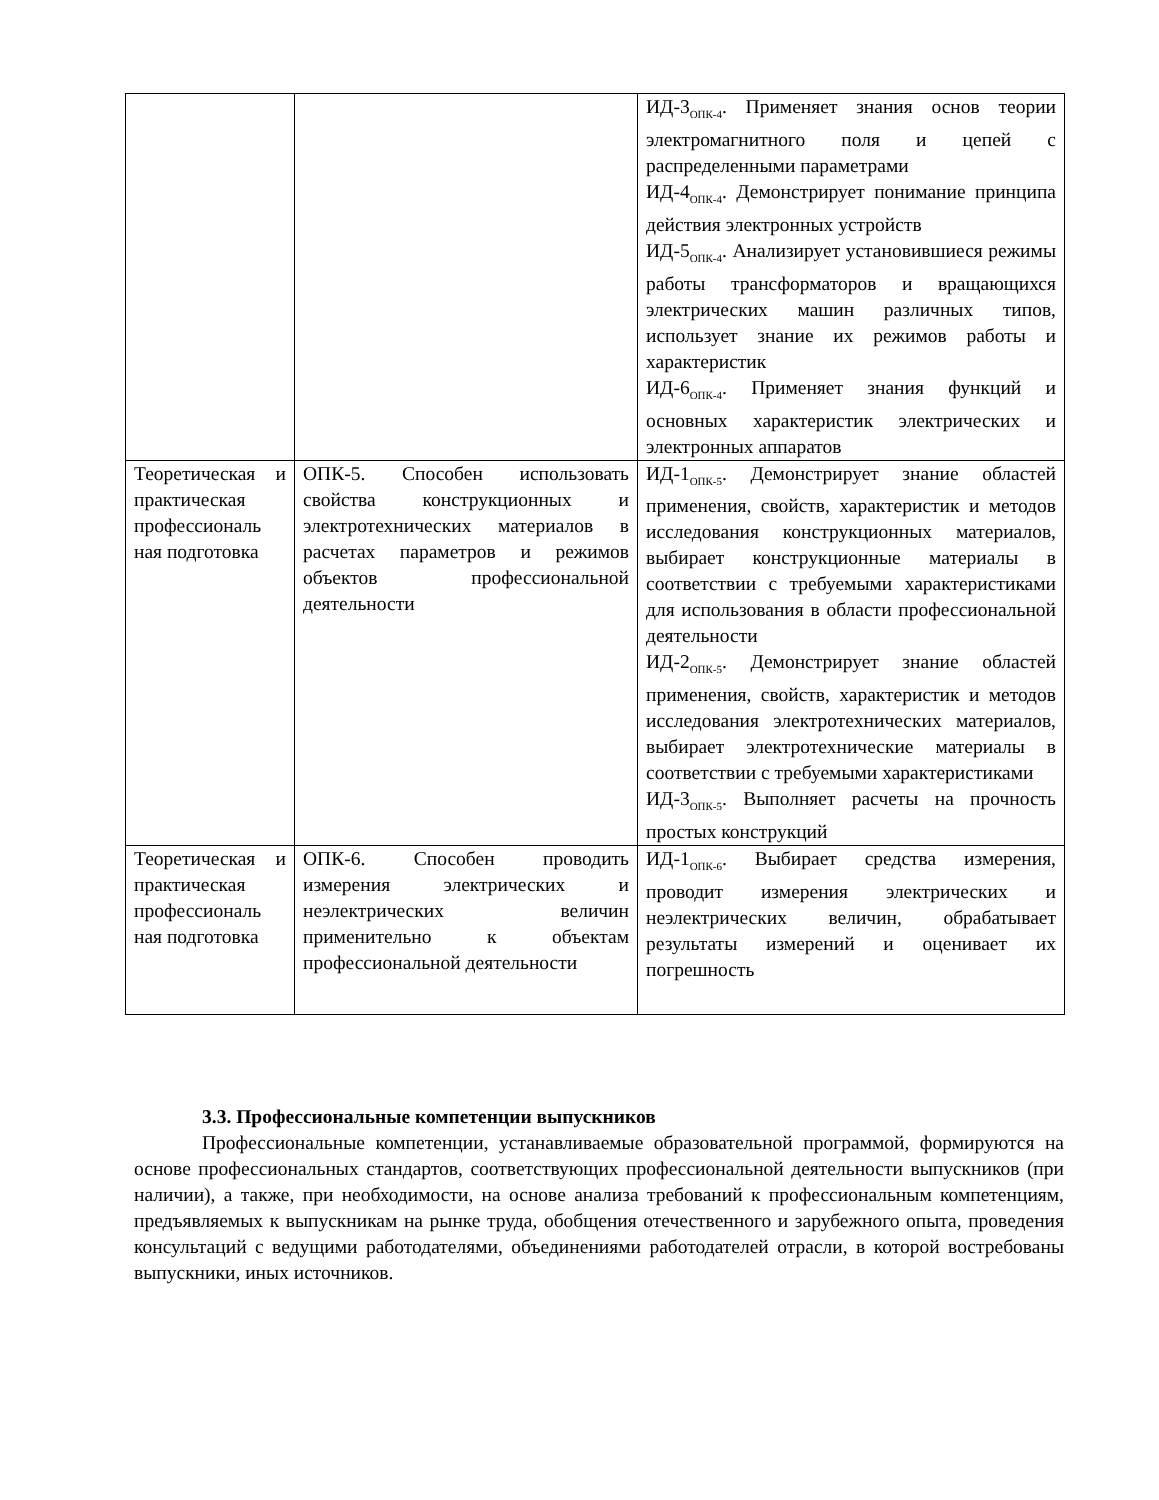| | | ИД-3<sub>ОПК-4</sub>. Применяет знания основ теории электромагнитного поля и цепей с распределенными параметрами ИД-4<sub>ОПК-4</sub>. Демонстрирует понимание принципа действия электронных устройств ИД-5<sub>ОПК-4</sub>. Анализирует установившиеся режимы работы трансформаторов и вращающихся электрических машин различных типов, использует знание их режимов работы и характеристик ИД-6<sub>ОПК-4</sub>. Применяет знания функций и основных характеристик электрических и электронных аппаратов |
| Теоретическая и практическая профессиональ ная подготовка | ОПК-5. Способен использовать свойства конструкционных и электротехнических материалов в расчетах параметров и режимов объектов профессиональной деятельности | ИД-1<sub>ОПК-5</sub>. Демонстрирует знание областей применения, свойств, характеристик и методов исследования конструкционных материалов, выбирает конструкционные материалы в соответствии с требуемыми характеристиками для использования в области профессиональной деятельности ИД-2<sub>ОПК-5</sub>. Демонстрирует знание областей применения, свойств, характеристик и методов исследования электротехнических материалов, выбирает электротехнические материалы в соответствии с требуемыми характеристиками ИД-3<sub>ОПК-5</sub>. Выполняет расчеты на прочность простых конструкций |
| Теоретическая и практическая профессиональ ная подготовка | ОПК-6. Способен проводить измерения электрических и неэлектрических величин применительно к объектам профессиональной деятельности | ИД-1<sub>ОПК-6</sub>. Выбирает средства измерения, проводит измерения электрических и неэлектрических величин, обрабатывает результаты измерений и оценивает их погрешность |
3.3. Профессиональные компетенции выпускников
Профессиональные компетенции, устанавливаемые образовательной программой, формируются на основе профессиональных стандартов, соответствующих профессиональной деятельности выпускников (при наличии), а также, при необходимости, на основе анализа требований к профессиональным компетенциям, предъявляемых к выпускникам на рынке труда, обобщения отечественного и зарубежного опыта, проведения консультаций с ведущими работодателями, объединениями работодателей отрасли, в которой востребованы выпускники, иных источников.